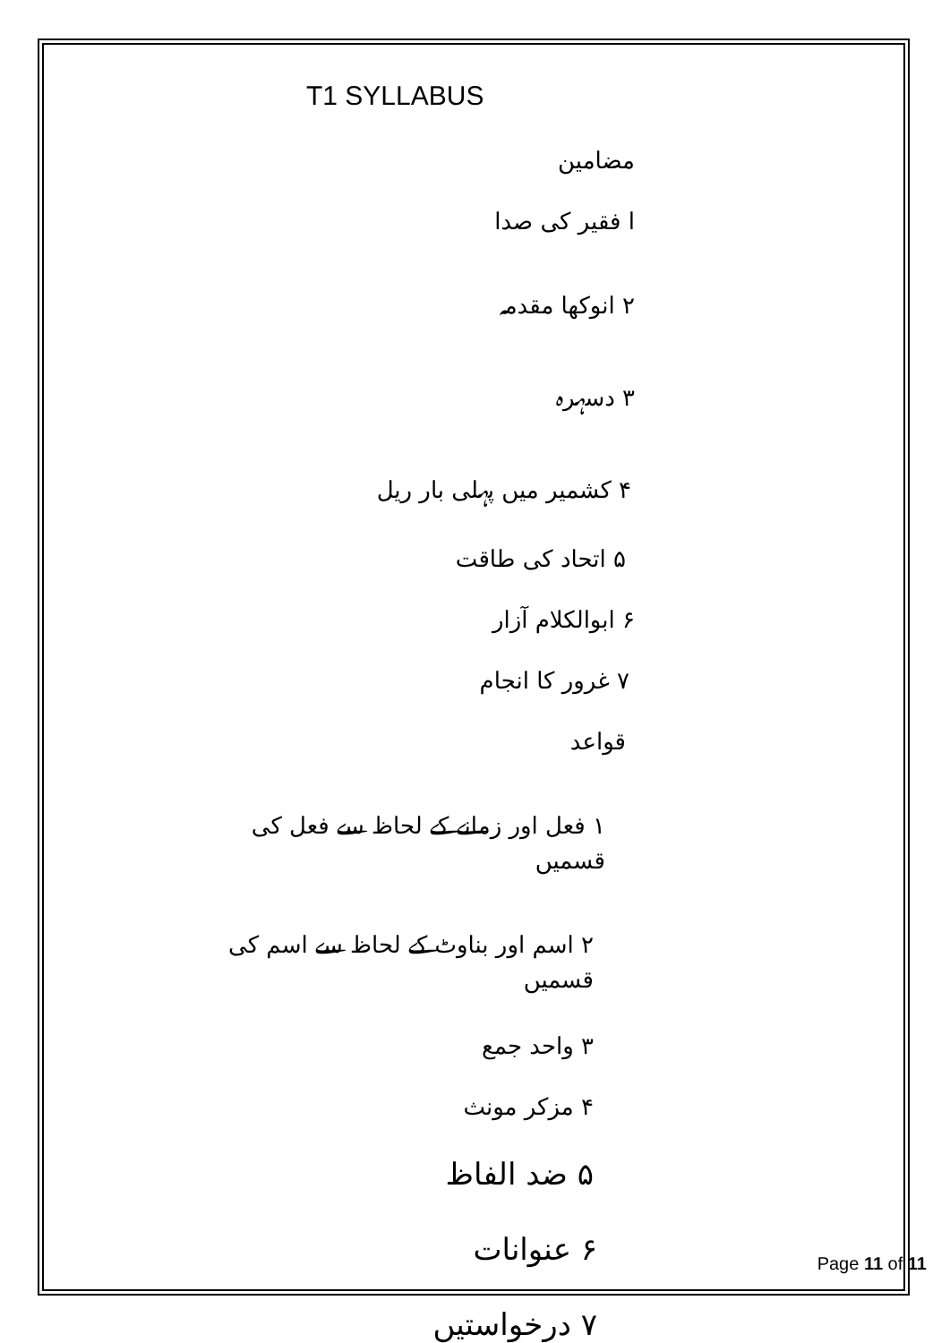T1 SYLLABUS
مضامین
ا فقیر کی صدا
۲ انوکھا مقدمہ
۳ دسہرہ
۴ کشمیر میں پہلی بار ریل
۵ اتحاد کی طاقت
۶ ابوالکلام آزار
۷ غرور کا انجام
قواعد
۱ فعل اور زمانے کے لحاظ سے فعل کی قسمیں
۲ اسم اور بناوٹ کے لحاظ سے اسم کی قسمیں
۳ واحد جمع
۴ مزکر مونث
۵ ضد الفاظ
۶ عنوانات
۷ درخواستیں
Page 11 of 11